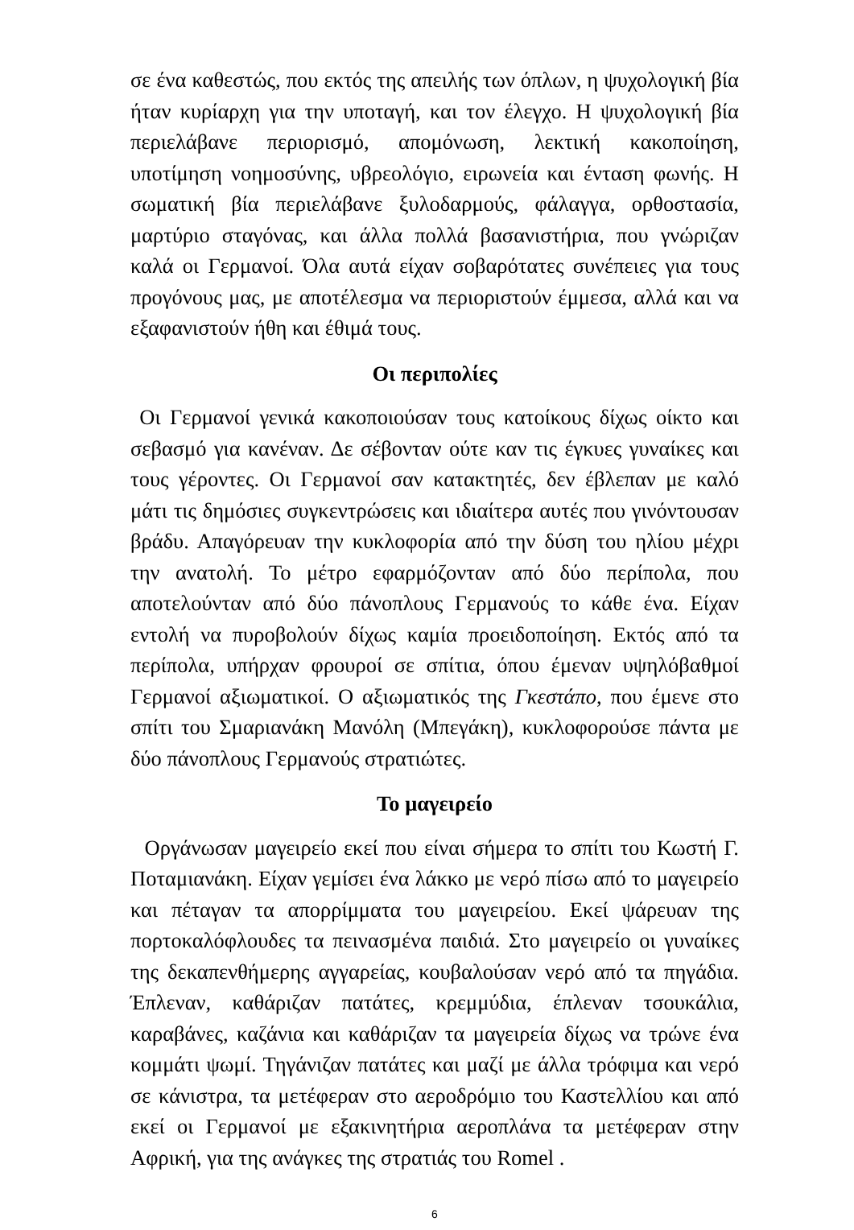σε ένα καθεστώς, που εκτός της απειλής των όπλων, η ψυχολογική βία ήταν κυρίαρχη για την υποταγή, και τον έλεγχο. Η ψυχολογική βία περιελάβανε περιορισμό, απομόνωση, λεκτική κακοποίηση, υποτίμηση νοημοσύνης, υβρεολόγιο, ειρωνεία και ένταση φωνής. Η σωματική βία περιελάβανε ξυλοδαρμούς, φάλαγγα, ορθοστασία, μαρτύριο σταγόνας, και άλλα πολλά βασανιστήρια, που γνώριζαν καλά οι Γερμανοί. Όλα αυτά είχαν σοβαρότατες συνέπειες για τους προγόνους μας, με αποτέλεσμα να περιοριστούν έμμεσα, αλλά και να εξαφανιστούν ήθη και έθιμά τους.
Οι περιπολίες
Οι Γερμανοί γενικά κακοποιούσαν τους κατοίκους δίχως οίκτο και σεβασμό για κανέναν. Δε σέβονταν ούτε καν τις έγκυες γυναίκες και τους γέροντες. Οι Γερμανοί σαν κατακτητές, δεν έβλεπαν με καλό μάτι τις δημόσιες συγκεντρώσεις και ιδιαίτερα αυτές που γινόντουσαν βράδυ. Απαγόρευαν την κυκλοφορία από την δύση του ηλίου μέχρι την ανατολή. Το μέτρο εφαρμόζονταν από δύο περίπολα, που αποτελούνταν από δύο πάνοπλους Γερμανούς το κάθε ένα. Είχαν εντολή να πυροβολούν δίχως καμία προειδοποίηση. Εκτός από τα περίπολα, υπήρχαν φρουροί σε σπίτια, όπου έμεναν υψηλόβαθμοί Γερμανοί αξιωματικοί. Ο αξιωματικός της Γκεστάπο, που έμενε στο σπίτι του Σμαριανάκη Μανόλη (Μπεγάκη), κυκλοφορούσε πάντα με δύο πάνοπλους Γερμανούς στρατιώτες.
Το μαγειρείο
Οργάνωσαν μαγειρείο εκεί που είναι σήμερα το σπίτι του Κωστή Γ. Ποταμιανάκη. Είχαν γεμίσει ένα λάκκο με νερό πίσω από το μαγειρείο και πέταγαν τα απορρίμματα του μαγειρείου. Εκεί ψάρευαν της πορτοκαλόφλουδες τα πεινασμένα παιδιά. Στο μαγειρείο οι γυναίκες της δεκαπενθήμερης αγγαρείας, κουβαλούσαν νερό από τα πηγάδια. Έπλεναν, καθάριζαν πατάτες, κρεμμύδια, έπλεναν τσουκάλια, καραβάνες, καζάνια και καθάριζαν τα μαγειρεία δίχως να τρώνε ένα κομμάτι ψωμί. Τηγάνιζαν πατάτες και μαζί με άλλα τρόφιμα και νερό σε κάνιστρα, τα μετέφεραν στο αεροδρόμιο του Καστελλίου και από εκεί οι Γερμανοί με εξακινητήρια αεροπλάνα τα μετέφεραν στην Αφρική, για της ανάγκες της στρατιάς του Romel .
6